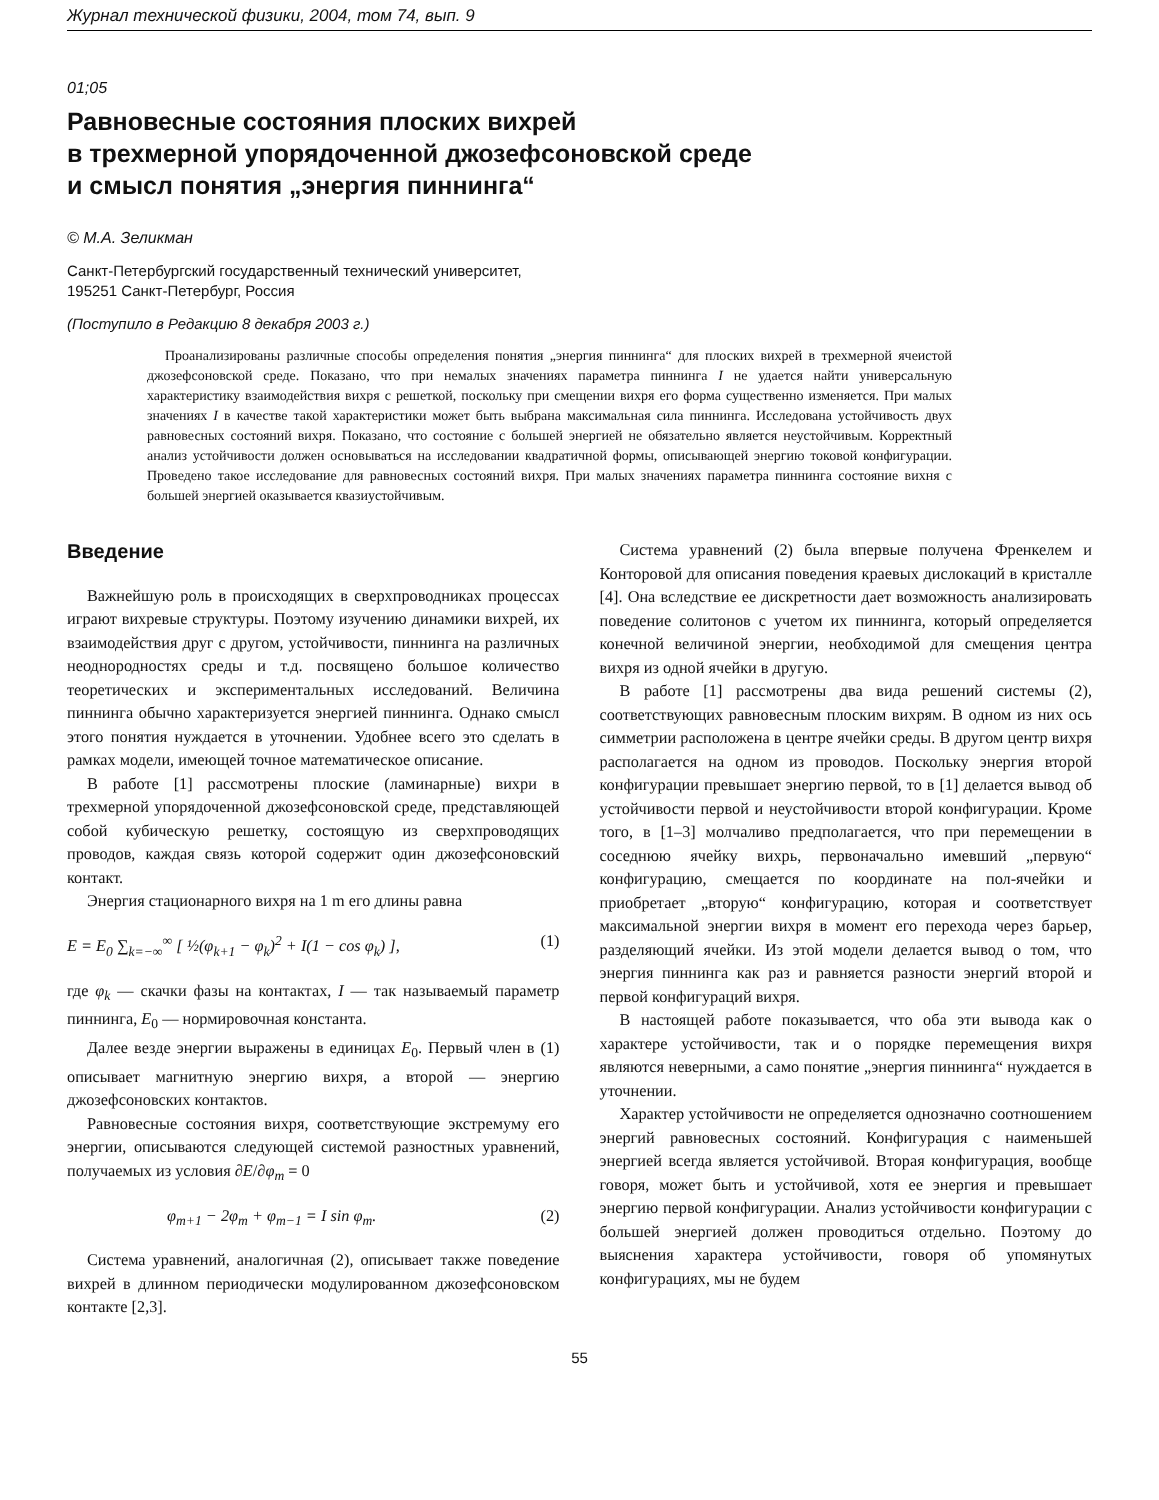Журнал технической физики, 2004, том 74, вып. 9
01;05
Равновесные состояния плоских вихрей
в трехмерной упорядоченной джозефсоновской среде
и смысл понятия „энергия пиннинга“
© М.А. Зеликман
Санкт-Петербургский государственный технический университет,
195251 Санкт-Петербург, Россия
(Поступило в Редакцию 8 декабря 2003 г.)
Проанализированы различные способы определения понятия „энергия пиннинга“ для плоских вихрей в трехмерной ячеистой джозефсоновской среде. Показано, что при немалых значениях параметра пиннинга I не удается найти универсальную характеристику взаимодействия вихря с решеткой, поскольку при смещении вихря его форма существенно изменяется. При малых значениях I в качестве такой характеристики может быть выбрана максимальная сила пиннинга. Исследована устойчивость двух равновесных состояний вихря. Показано, что состояние с большей энергией не обязательно является неустойчивым. Корректный анализ устойчивости должен основываться на исследовании квадратичной формы, описывающей энергию токовой конфигурации. Проведено такое исследование для равновесных состояний вихря. При малых значениях параметра пиннинга состояние вихня с большей энергией оказывается квазиустойчивым.
Введение
Важнейшую роль в происходящих в сверхпроводниках процессах играют вихревые структуры. Поэтому изучению динамики вихрей, их взаимодействия друг с другом, устойчивости, пиннинга на различных неоднородностях среды и т.д. посвящено большое количество теоретических и экспериментальных исследований. Величина пиннинга обычно характеризуется энергией пиннинга. Однако смысл этого понятия нуждается в уточнении. Удобнее всего это сделать в рамках модели, имеющей точное математическое описание.
В работе [1] рассмотрены плоские (ламинарные) вихри в трехмерной упорядоченной джозефсоновской среде, представляющей собой кубическую решетку, состоящую из сверхпроводящих проводов, каждая связь которой содержит один джозефсоновский контакт.
Энергия стационарного вихря на 1 m его длины равна
E = E<sub>0</sub> ∑<sub>k=−∞</sub><sup>∞</sup> [ ½(φ<sub>k+1</sub> − φ<sub>k</sub>)<sup>2</sup> + I(1 − cos φ<sub>k</sub>) ], (1)
где φ<sub>k</sub> — скачки фазы на контактах, I — так называемый параметр пиннинга, E<sub>0</sub> — нормировочная константа.
Далее везде энергии выражены в единицах E<sub>0</sub>. Первый член в (1) описывает магнитную энергию вихря, а второй — энергию джозефсоновских контактов.
Равновесные состояния вихря, соответствующие экстремуму его энергии, описываются следующей системой разностных уравнений, получаемых из условия ∂E/∂φ<sub>m</sub> = 0
φ<sub>m+1</sub> − 2φ<sub>m</sub> + φ<sub>m−1</sub> = I sin φ<sub>m</sub>. (2)
Система уравнений, аналогичная (2), описывает также поведение вихрей в длинном периодически модулированном джозефсоновском контакте [2,3].
Система уравнений (2) была впервые получена Френкелем и Конторовой для описания поведения краевых дислокаций в кристалле [4]. Она вследствие ее дискретности дает возможность анализировать поведение солитонов с учетом их пиннинга, который определяется конечной величиной энергии, необходимой для смещения центра вихря из одной ячейки в другую.
В работе [1] рассмотрены два вида решений системы (2), соответствующих равновесным плоским вихрям. В одном из них ось симметрии расположена в центре ячейки среды. В другом центр вихря располагается на одном из проводов. Поскольку энергия второй конфигурации превышает энергию первой, то в [1] делается вывод об устойчивости первой и неустойчивости второй конфигурации. Кроме того, в [1–3] молчаливо предполагается, что при перемещении в соседнюю ячейку вихрь, первоначально имевший „первую“ конфигурацию, смещается по координате на пол-ячейки и приобретает „вторую“ конфигурацию, которая и соответствует максимальной энергии вихря в момент его перехода через барьер, разделяющий ячейки. Из этой модели делается вывод о том, что энергия пиннинга как раз и равняется разности энергий второй и первой конфигураций вихря.
В настоящей работе показывается, что оба эти вывода как о характере устойчивости, так и о порядке перемещения вихря являются неверными, а само понятие „энергия пиннинга“ нуждается в уточнении.
Характер устойчивости не определяется однозначно соотношением энергий равновесных состояний. Конфигурация с наименьшей энергией всегда является устойчивой. Вторая конфигурация, вообще говоря, может быть и устойчивой, хотя ее энергия и превышает энергию первой конфигурации. Анализ устойчивости конфигурации с большей энергией должен проводиться отдельно. Поэтому до выяснения характера устойчивости, говоря об упомянутых конфигурациях, мы не будем
55